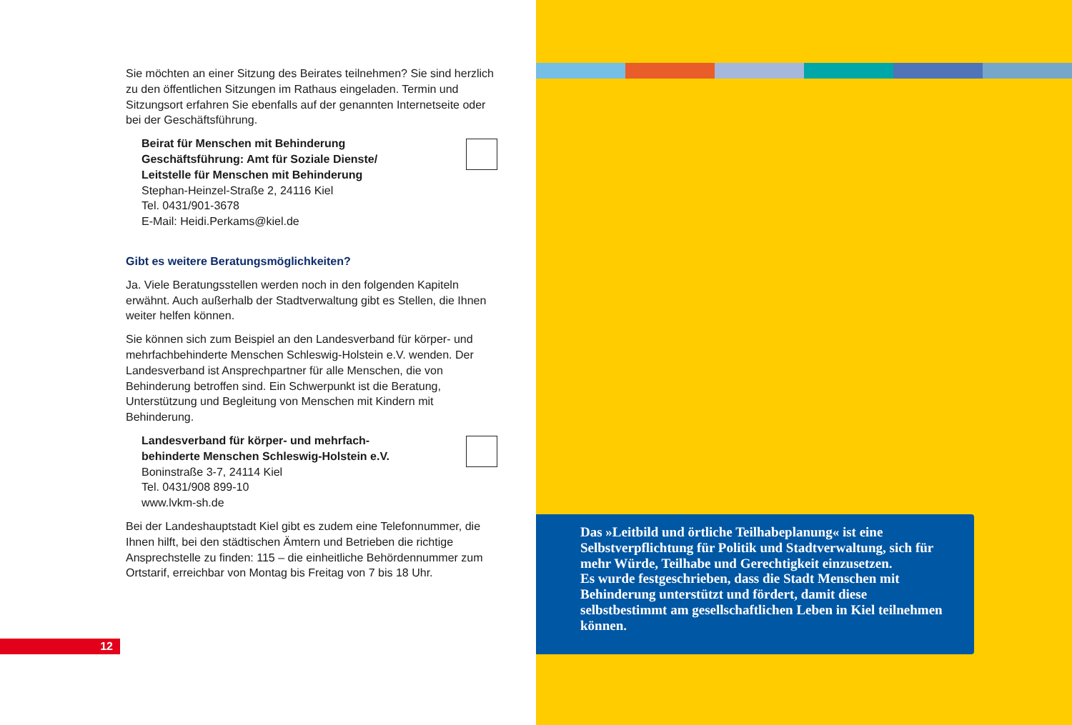Sie möchten an einer Sitzung des Beirates teilnehmen? Sie sind herzlich zu den öffentlichen Sitzungen im Rathaus eingeladen. Termin und Sitzungsort erfahren Sie ebenfalls auf der genannten Internetseite oder bei der Geschäftsführung.
Beirat für Menschen mit Behinderung
Geschäftsführung: Amt für Soziale Dienste/
Leitstelle für Menschen mit Behinderung
Stephan-Heinzel-Straße 2, 24116 Kiel
Tel. 0431/901-3678
E-Mail: Heidi.Perkams@kiel.de
Gibt es weitere Beratungsmöglichkeiten?
Ja. Viele Beratungsstellen werden noch in den folgenden Kapiteln erwähnt. Auch außerhalb der Stadtverwaltung gibt es Stellen, die Ihnen weiter helfen können.
Sie können sich zum Beispiel an den Landesverband für körper- und mehrfachbehinderte Menschen Schleswig-Holstein e.V. wenden. Der Landesverband ist Ansprechpartner für alle Menschen, die von Behinderung betroffen sind. Ein Schwerpunkt ist die Beratung, Unterstützung und Begleitung von Menschen mit Kindern mit Behinderung.
Landesverband für körper- und mehrfach-
behinderte Menschen Schleswig-Holstein e.V.
Boninstraße 3-7, 24114 Kiel
Tel. 0431/908 899-10
www.lvkm-sh.de
Bei der Landeshauptstadt Kiel gibt es zudem eine Telefonnummer, die Ihnen hilft, bei den städtischen Ämtern und Betrieben die richtige Ansprechstelle zu finden: 115 – die einheitliche Behördennummer zum Ortstarif, erreichbar von Montag bis Freitag von 7 bis 18 Uhr.
12
Das »Leitbild und örtliche Teilhabeplanung« ist eine Selbstverpflichtung für Politik und Stadtverwaltung, sich für mehr Würde, Teilhabe und Gerechtigkeit einzusetzen.
Es wurde festgeschrieben, dass die Stadt Menschen mit Behinderung unterstützt und fördert, damit diese selbstbestimmt am gesellschaftlichen Leben in Kiel teilnehmen können.